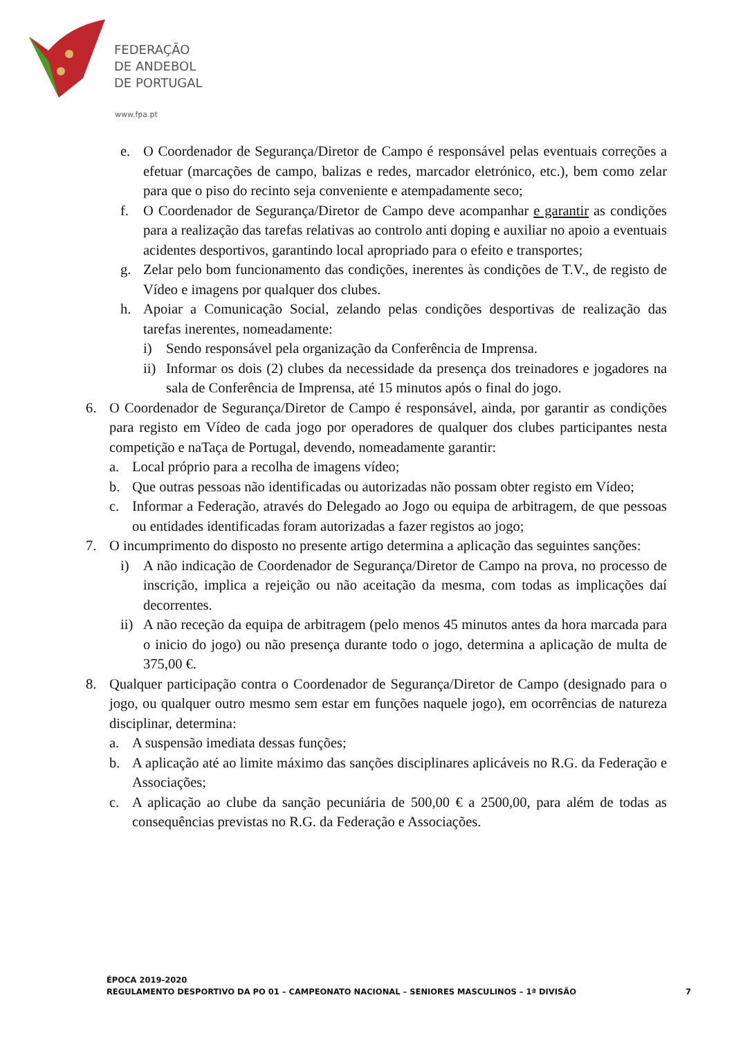FEDERAÇÃO
DE ANDEBOL
DE PORTUGAL
www.fpa.pt
e. O Coordenador de Segurança/Diretor de Campo é responsável pelas eventuais correções a efetuar (marcações de campo, balizas e redes, marcador eletrónico, etc.), bem como zelar para que o piso do recinto seja conveniente e atempadamente seco;
f. O Coordenador de Segurança/Diretor de Campo deve acompanhar e garantir as condições para a realização das tarefas relativas ao controlo anti doping e auxiliar no apoio a eventuais acidentes desportivos, garantindo local apropriado para o efeito e transportes;
g. Zelar pelo bom funcionamento das condições, inerentes às condições de T.V., de registo de Vídeo e imagens por qualquer dos clubes.
h. Apoiar a Comunicação Social, zelando pelas condições desportivas de realização das tarefas inerentes, nomeadamente:
i) Sendo responsável pela organização da Conferência de Imprensa.
ii) Informar os dois (2) clubes da necessidade da presença dos treinadores e jogadores na sala de Conferência de Imprensa, até 15 minutos após o final do jogo.
6. O Coordenador de Segurança/Diretor de Campo é responsável, ainda, por garantir as condições para registo em Vídeo de cada jogo por operadores de qualquer dos clubes participantes nesta competição e naTaça de Portugal, devendo, nomeadamente garantir:
a. Local próprio para a recolha de imagens vídeo;
b. Que outras pessoas não identificadas ou autorizadas não possam obter registo em Vídeo;
c. Informar a Federação, através do Delegado ao Jogo ou equipa de arbitragem, de que pessoas ou entidades identificadas foram autorizadas a fazer registos ao jogo;
7. O incumprimento do disposto no presente artigo determina a aplicação das seguintes sanções:
i) A não indicação de Coordenador de Segurança/Diretor de Campo na prova, no processo de inscrição, implica a rejeição ou não aceitação da mesma, com todas as implicações daí decorrentes.
ii) A não receção da equipa de arbitragem (pelo menos 45 minutos antes da hora marcada para o inicio do jogo) ou não presença durante todo o jogo, determina a aplicação de multa de 375,00 €.
8. Qualquer participação contra o Coordenador de Segurança/Diretor de Campo (designado para o jogo, ou qualquer outro mesmo sem estar em funções naquele jogo), em ocorrências de natureza disciplinar, determina:
a. A suspensão imediata dessas funções;
b. A aplicação até ao limite máximo das sanções disciplinares aplicáveis no R.G. da Federação e Associações;
c. A aplicação ao clube da sanção pecuniária de 500,00 € a 2500,00, para além de todas as consequências previstas no R.G. da Federação e Associações.
ÉPOCA 2019-2020
7 REGULAMENTO DESPORTIVO DA PO 01 – CAMPEONATO NACIONAL – SENIORES MASCULINOS – 1ª DIVISÃO